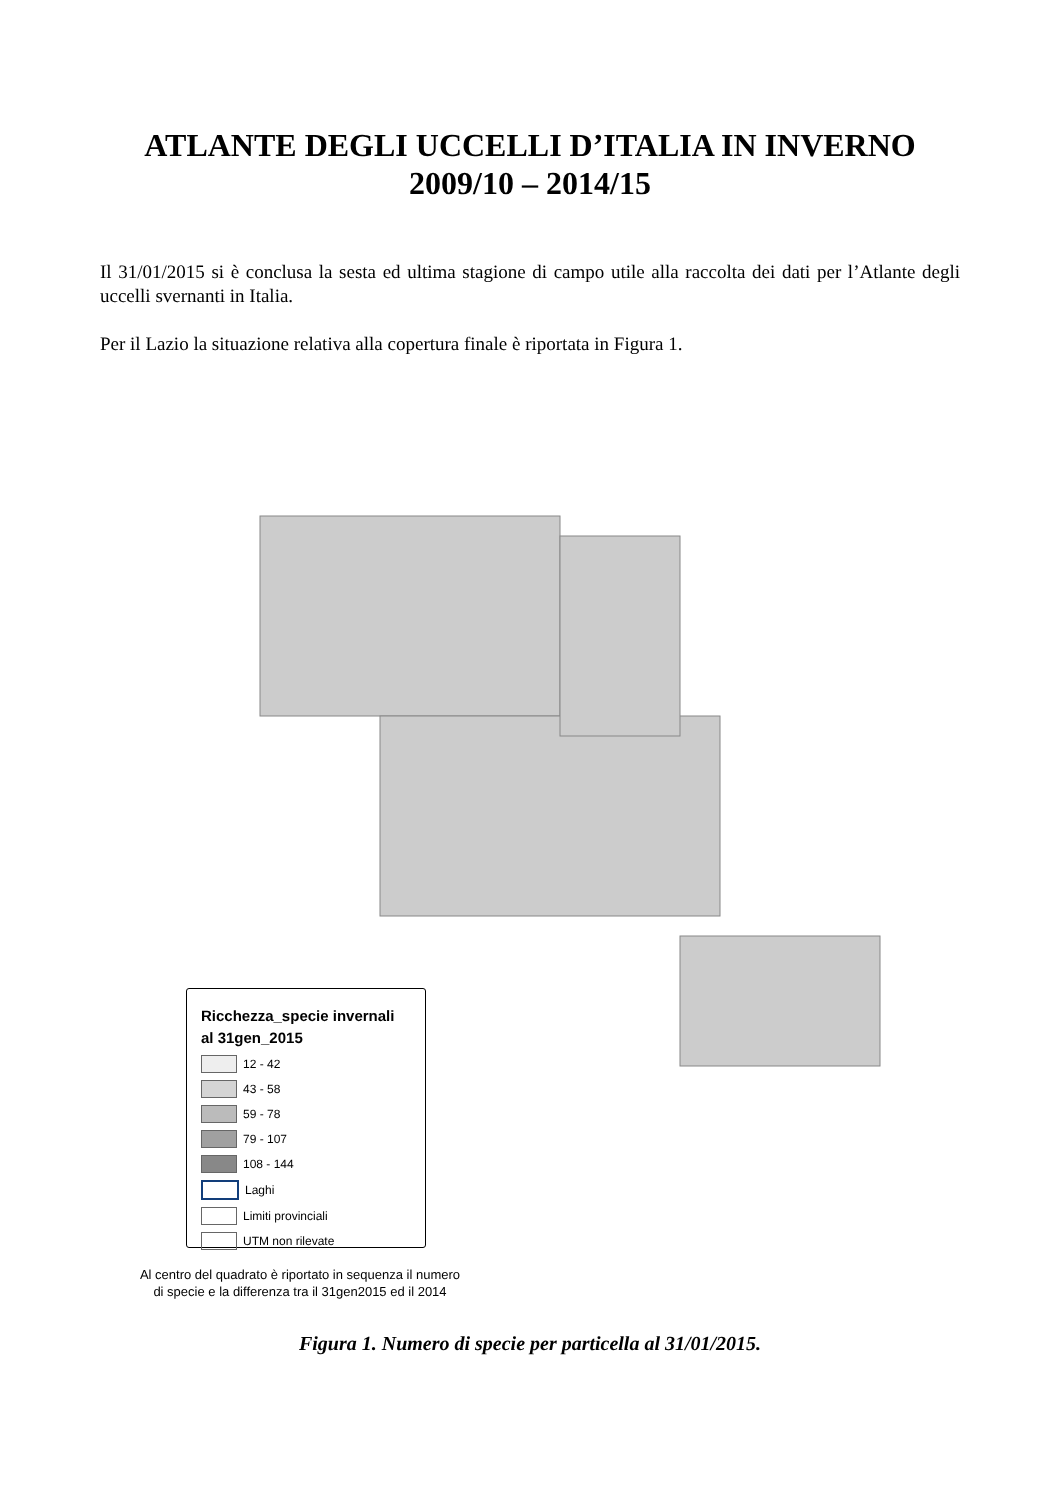ATLANTE DEGLI UCCELLI D’ITALIA IN INVERNO
2009/10 – 2014/15
Il 31/01/2015 si è conclusa la sesta ed ultima stagione di campo utile alla raccolta dei dati per l’Atlante degli uccelli svernanti in Italia.
Per il Lazio la situazione relativa alla copertura finale è riportata in Figura 1.
Ricchezza_specie invernali
al 31gen_2015
12 - 42
43 - 58
59 - 78
79 - 107
108 - 144
Laghi
Limiti provinciali
UTM non rilevate
Al centro del quadrato è riportato in sequenza il numero
di specie e la differenza tra il 31gen2015 ed il 2014
Figura 1. Numero di specie per particella al 31/01/2015.